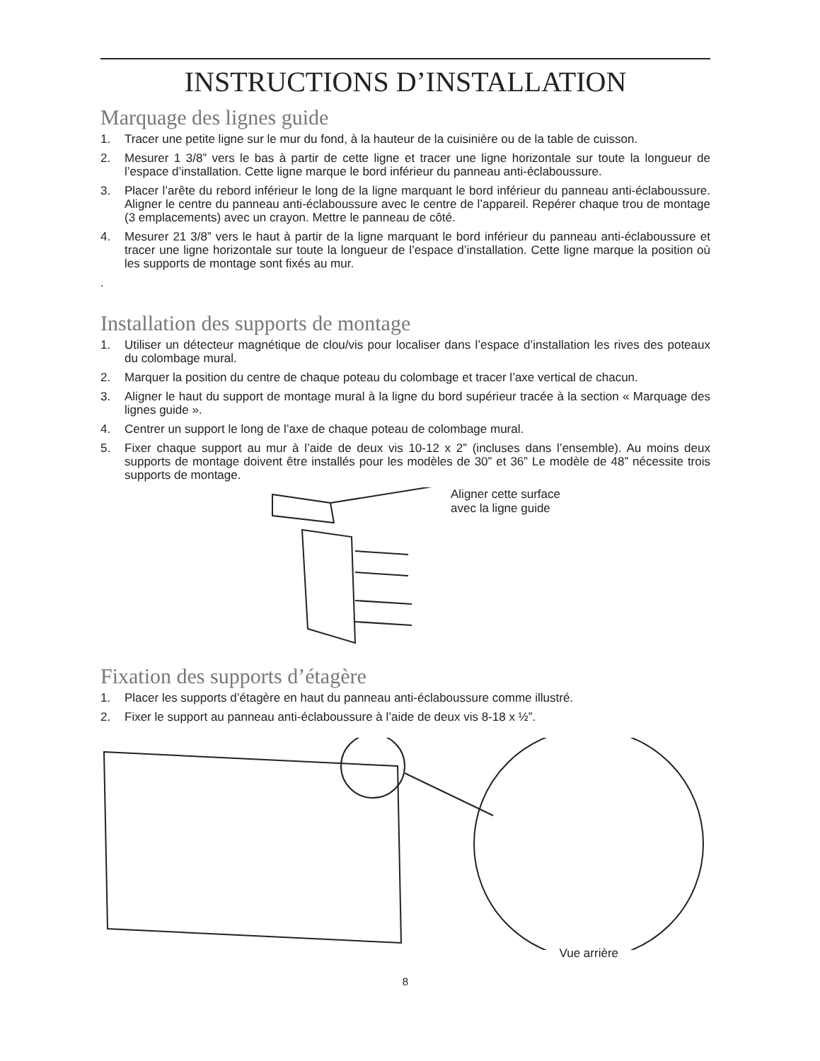INSTRUCTIONS D’INSTALLATION
Marquage des lignes guide
1. Tracer une petite ligne sur le mur du fond, à la hauteur de la cuisinière ou de la table de cuisson.
2. Mesurer 1 3/8” vers le bas à partir de cette ligne et tracer une ligne horizontale sur toute la longueur de l’espace d’installation. Cette ligne marque le bord inférieur du panneau anti-éclaboussure.
3. Placer l’arête du rebord inférieur le long de la ligne marquant le bord inférieur du panneau anti-éclaboussure. Aligner le centre du panneau anti-éclaboussure avec le centre de l’appareil. Repérer chaque trou de montage (3 emplacements) avec un crayon. Mettre le panneau de côté.
4. Mesurer 21 3/8” vers le haut à partir de la ligne marquant le bord inférieur du panneau anti-éclaboussure et tracer une ligne horizontale sur toute la longueur de l’espace d’installation. Cette ligne marque la position où les supports de montage sont fixés au mur.
.
Installation des supports de montage
1. Utiliser un détecteur magnétique de clou/vis pour localiser dans l’espace d’installation les rives des poteaux du colombage mural.
2. Marquer la position du centre de chaque poteau du colombage et tracer l’axe vertical de chacun.
3. Aligner le haut du support de montage mural à la ligne du bord supérieur tracée à la section « Marquage des lignes guide ».
4. Centrer un support le long de l’axe de chaque poteau de colombage mural.
5. Fixer chaque support au mur à l’aide de deux vis 10-12 x 2” (incluses dans l’ensemble). Au moins deux supports de montage doivent être installés pour les modèles de 30” et 36” Le modèle de 48” nécessite trois supports de montage.
Aligner cette surface
avec la ligne guide
Fixation des supports d’étagère
1. Placer les supports d’étagère en haut du panneau anti-éclaboussure comme illustré.
2. Fixer le support au panneau anti-éclaboussure à l’aide de deux vis 8-18 x ½”.
Vue arrière
8